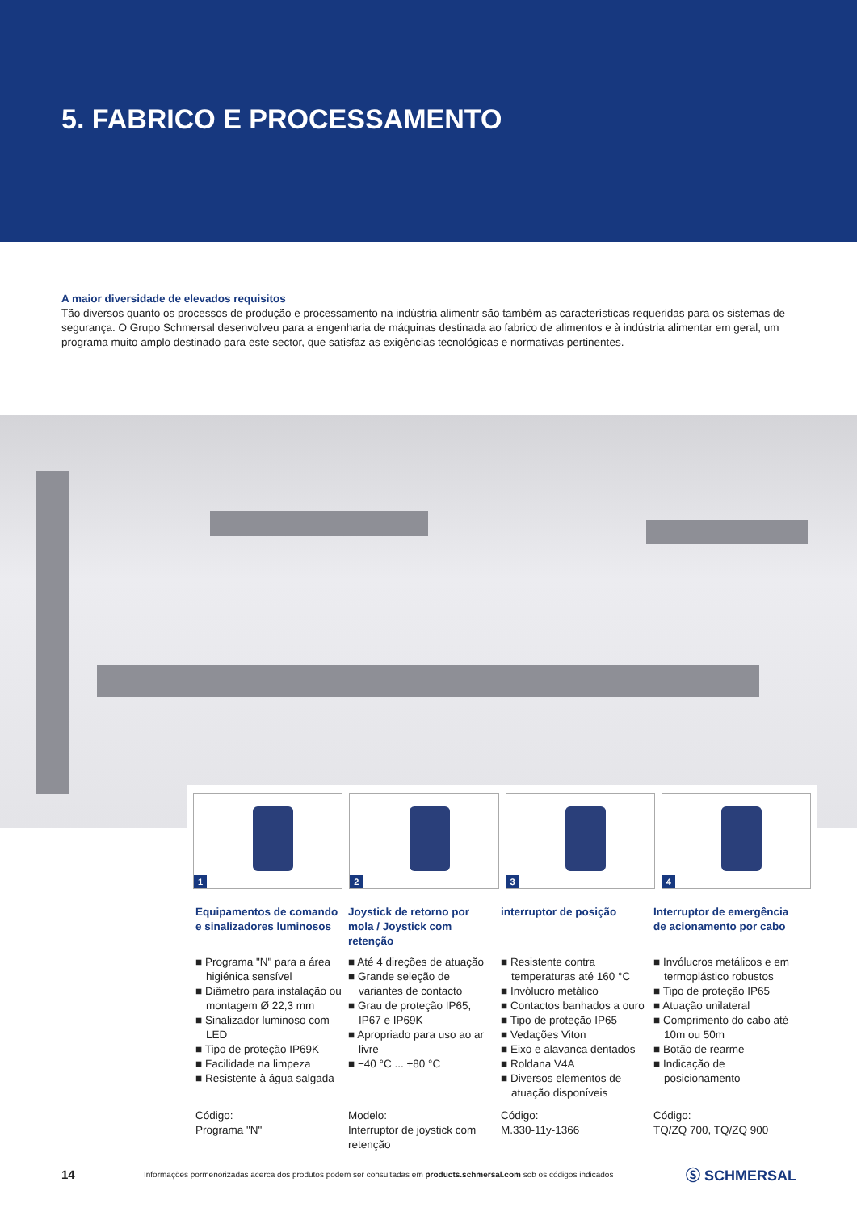5. FABRICO E PROCESSAMENTO
A maior diversidade de elevados requisitos
Tão diversos quanto os processos de produção e processamento na indústria alimentr são também as características requeridas para os sistemas de segurança. O Grupo Schmersal desenvolveu para a engenharia de máquinas destinada ao fabrico de alimentos e à indústria alimentar em geral, um programa muito amplo destinado para este sector, que satisfaz as exigências tecnológicas e normativas pertinentes.
1
2
3
4
Equipamentos de comando e sinalizadores luminosos
■ Programa "N" para a área higiénica sensível
■ Diâmetro para instalação ou montagem Ø 22,3 mm
■ Sinalizador luminoso com LED
■ Tipo de proteção IP69K
■ Facilidade na limpeza
■ Resistente à água salgada
Código:
Programa "N"
Joystick de retorno por mola / Joystick com retenção
■ Até 4 direções de atuação
■ Grande seleção de variantes de contacto
■ Grau de proteção IP65, IP67 e IP69K
■ Apropriado para uso ao ar livre
■ −40 °C ... +80 °C
Modelo:
Interruptor de joystick com retenção
interruptor de posição
■ Resistente contra temperaturas até 160 °C
■ Invólucro metálico
■ Contactos banhados a ouro
■ Tipo de proteção IP65
■ Vedações Viton
■ Eixo e alavanca dentados
■ Roldana V4A
■ Diversos elementos de atuação disponíveis
Código:
M.330-11y-1366
Interruptor de emergência de acionamento por cabo
■ Invólucros metálicos e em termoplástico robustos
■ Tipo de proteção IP65
■ Atuação unilateral
■ Comprimento do cabo até 10m ou 50m
■ Botão de rearme
■ Indicação de posicionamento
Código:
TQ/ZQ 700, TQ/ZQ 900
14 Informações pormenorizadas acerca dos produtos podem ser consultadas em products.schmersal.com sob os códigos indicados Ⓢ SCHMERSAL